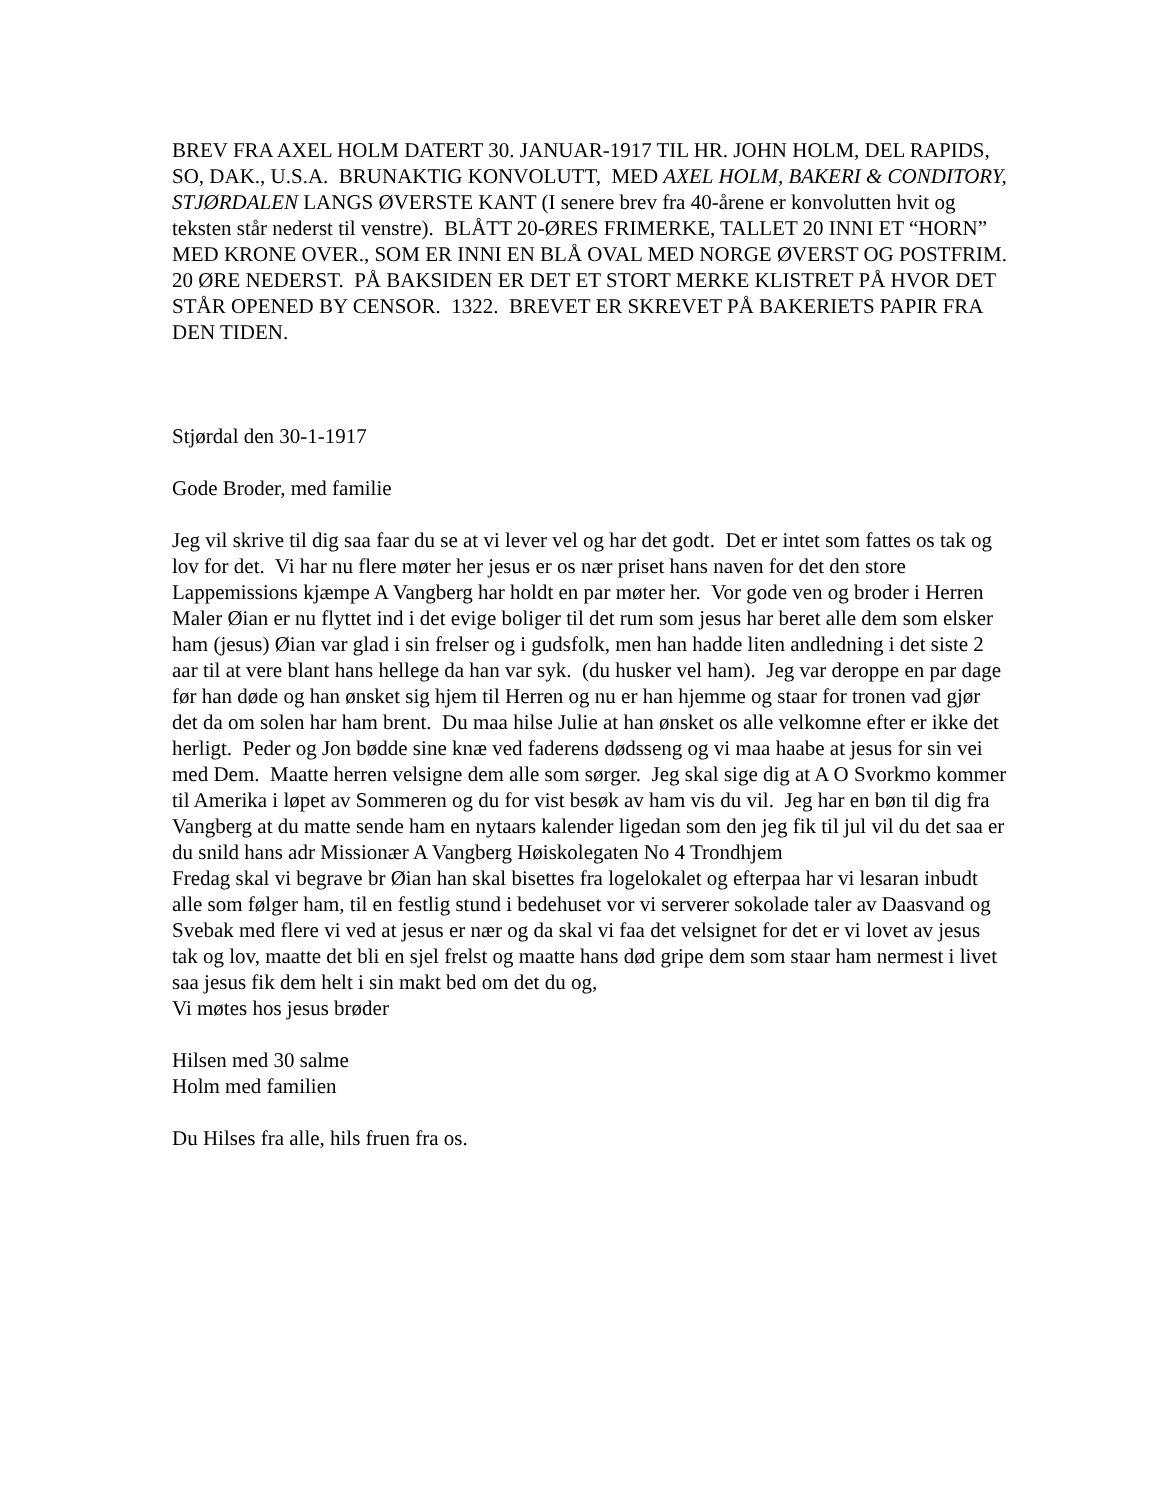BREV FRA AXEL HOLM DATERT 30. JANUAR-1917 TIL HR. JOHN HOLM, DEL RAPIDS, SO, DAK., U.S.A. BRUNAKTIG KONVOLUTT, MED AXEL HOLM, BAKERI & CONDITORY, STJØRDALEN LANGS ØVERSTE KANT (I senere brev fra 40-årene er konvolutten hvit og teksten står nederst til venstre). BLÅTT 20-ØRES FRIMERKE, TALLET 20 INNI ET “HORN” MED KRONE OVER., SOM ER INNI EN BLÅ OVAL MED NORGE ØVERST OG POSTFRIM. 20 ØRE NEDERST. PÅ BAKSIDEN ER DET ET STORT MERKE KLISTRET PÅ HVOR DET STÅR OPENED BY CENSOR. 1322. BREVET ER SKREVET PÅ BAKERIETS PAPIR FRA DEN TIDEN.
Stjørdal den 30-1-1917
Gode Broder, med familie
Jeg vil skrive til dig saa faar du se at vi lever vel og har det godt. Det er intet som fattes os tak og lov for det. Vi har nu flere møter her jesus er os nær priset hans naven for det den store Lappemissions kjæmpe A Vangberg har holdt en par møter her. Vor gode ven og broder i Herren Maler Øian er nu flyttet ind i det evige boliger til det rum som jesus har beret alle dem som elsker ham (jesus) Øian var glad i sin frelser og i gudsfolk, men han hadde liten andledning i det siste 2 aar til at vere blant hans hellege da han var syk. (du husker vel ham). Jeg var deroppe en par dage før han døde og han ønsket sig hjem til Herren og nu er han hjemme og staar for tronen vad gjør det da om solen har ham brent. Du maa hilse Julie at han ønsket os alle velkomne efter er ikke det herligt. Peder og Jon bødde sine knæ ved faderens dødsseng og vi maa haabe at jesus for sin vei med Dem. Maatte herren velsigne dem alle som sørger. Jeg skal sige dig at A O Svorkmo kommer til Amerika i løpet av Sommeren og du for vist besøk av ham vis du vil. Jeg har en bøn til dig fra Vangberg at du matte sende ham en nytaars kalender ligedan som den jeg fik til jul vil du det saa er du snild hans adr Missionær A Vangberg Høiskolegaten No 4 Trondhjem
Fredag skal vi begrave br Øian han skal bisettes fra logelokalet og efterpaa har vi lesaran inbudt alle som følger ham, til en festlig stund i bedehuset vor vi serverer sokolade taler av Daasvand og Svebak med flere vi ved at jesus er nær og da skal vi faa det velsignet for det er vi lovet av jesus tak og lov, maatte det bli en sjel frelst og maatte hans død gripe dem som staar ham nermest i livet saa jesus fik dem helt i sin makt bed om det du og,
Vi møtes hos jesus brøder
Hilsen med 30 salme
Holm med familien
Du Hilses fra alle, hils fruen fra os.